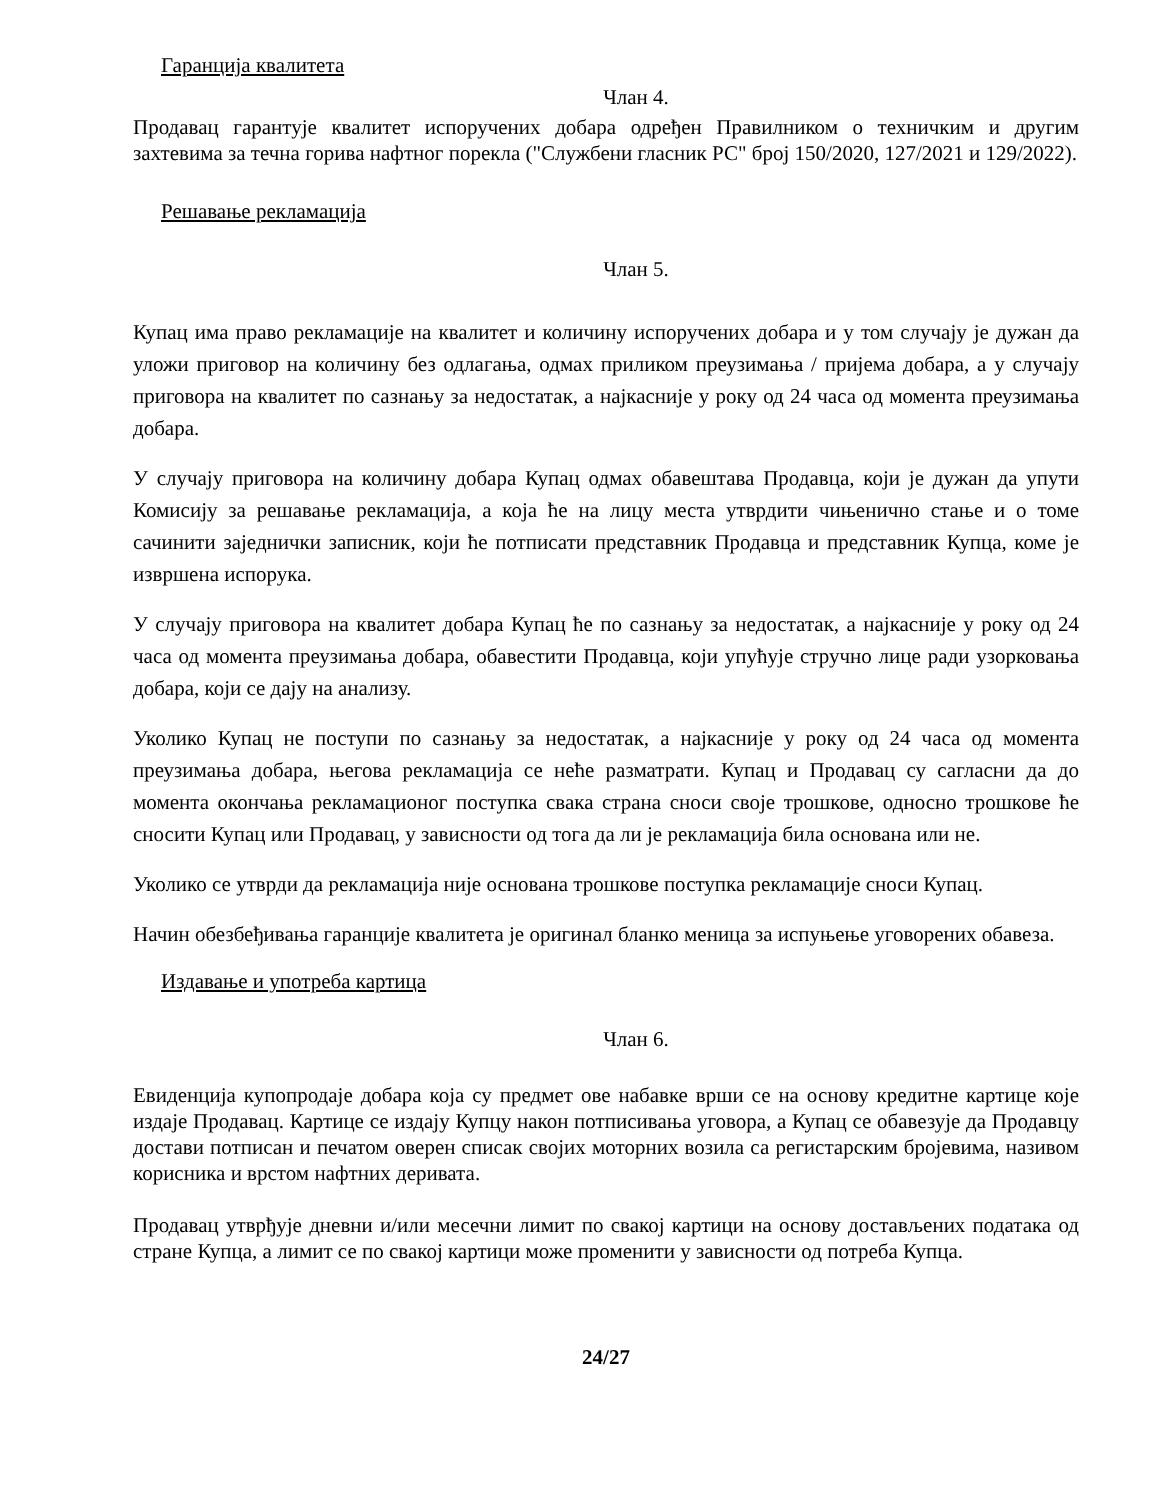Гаранција квалитета
Члан 4.
Продавац гарантује квалитет испоручених добара одређен Правилником о техничким и другим захтевима за течна горива нафтног порекла ("Службени гласник РС" број 150/2020, 127/2021 и 129/2022).
Решавање рекламација
Члан 5.
Купац има право рекламације на квалитет и количину испоручених добара и у том случају је дужан да уложи приговор на количину без одлагања, одмах приликом преузимања / пријема добара, а у случају приговора на квалитет по сазнању за недостатак, а најкасније у року од 24 часа од момента преузимања добара.
У случају приговора на количину добара Купац одмах обавештава Продавца, који је дужан да упути Комисију за решавање рекламација, а која ће на лицу места утврдити чињенично стање и о томе сачинити заједнички записник, који ће потписати представник Продавца и представник Купца, коме је извршена испорука.
У случају приговора на квалитет добара Купац ће по сазнању за недостатак, а најкасније у року од 24 часа од момента преузимања добара, обавестити Продавца, који упућује стручно лице ради узорковања добара, који се дају на анализу.
Уколико Купац не поступи по сазнању за недостатак, а најкасније у року од 24 часа од момента преузимања добара, његова рекламација се неће разматрати. Купац и Продавац су сагласни да до момента окончања рекламационог поступка свака страна сноси своје трошкове, односно трошкове ће сносити Купац или Продавац, у зависности од тога да ли је рекламација била основана или не.
Уколико се утврди да рекламација није основана трошкове поступка рекламације сноси Купац.
Начин обезбеђивања гаранције квалитета је оригинал бланко меница за испуњење уговорених обавеза.
Издавање и употреба картица
Члан 6.
Евиденција купопродаје добара која су предмет ове набавке врши се на основу кредитне картице које издаје Продавац. Картице се издају Купцу након потписивања уговора, а Купац се обавезује да Продавцу достави потписан и печатом оверен списак својих моторних возила са регистарским бројевима, називом корисника и врстом нафтних деривата.
Продавац утврђује дневни и/или месечни лимит по свакој картици на основу достављених података од стране Купца, а лимит се по свакој картици може променити у зависности од потреба Купца.
24/27